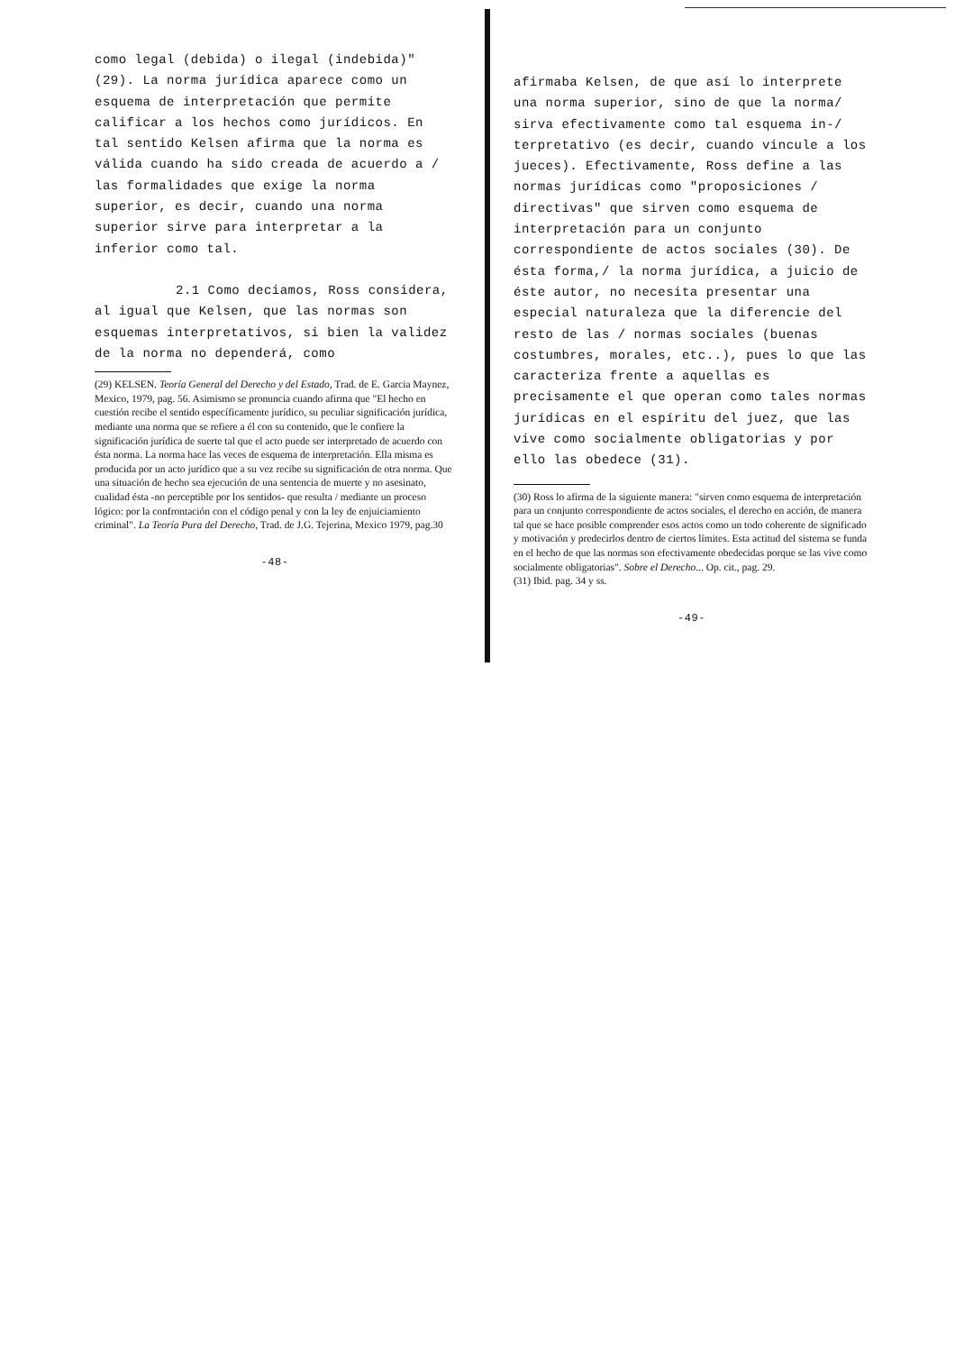como legal (debida) o ilegal (indebida)" (29). La norma jurídica aparece como un esquema de interpretación que permite calificar a los hechos como jurídicos. En tal sentido Kelsen afirma que la norma es válida cuando ha sido creada de acuerdo a / las formalidades que exige la norma superior, es decir, cuando una norma superior sirve para interpretar a la inferior como tal.
2.1 Como deciamos, Ross considera, al igual que Kelsen, que las normas son esquemas interpretativos, si bien la validez de la norma no dependerá, como
(29) KELSEN. Teoría General del Derecho y del Estado, Trad. de E. Garcia Maynez, Mexico, 1979, pag. 56. Asimismo se pronuncia cuando afirma que "El hecho en cuestión recibe el sentido específicamente jurídico, su peculiar significación jurídica, mediante una norma que se refiere a él con su contenido, que le confiere la significación jurídica de suerte tal que el acto puede ser interpretado de acuerdo con ésta norma. La norma hace las veces de esquema de interpretación. Ella misma es producida por un acto jurídico que a su vez recibe su significación de otra norma. Que una situación de hecho sea ejecución de una sentencia de muerte y no asesinato, cualidad ésta -no perceptible por los sentidos- que resulta / mediante un proceso lógico: por la confrontación con el código penal y con la ley de enjuiciamiento criminal". La Teoría Pura del Derecho, Trad. de J.G. Tejerina, Mexico 1979, pag.30
-48-
afirmaba Kelsen, de que así lo interprete una norma superior, sino de que la norma/ sirva efectivamente como tal esquema in-/ terpretativo (es decir, cuando vincule a los jueces). Efectivamente, Ross define a las normas jurídicas como "proposiciones / directivas" que sirven como esquema de interpretación para un conjunto correspondiente de actos sociales (30). De ésta forma,/ la norma jurídica, a juicio de éste autor, no necesita presentar una especial naturaleza que la diferencie del resto de las / normas sociales (buenas costumbres, morales, etc..), pues lo que las caracteriza frente a aquellas es precisamente el que operan como tales normas jurídicas en el espíritu del juez, que las vive como socialmente obligatorias y por ello las obedece (31).
(30) Ross lo afirma de la siguiente manera: "sirven como esquema de interpretación para un conjunto correspondiente de actos sociales, el derecho en acción, de manera tal que se hace posible comprender esos actos como un todo coherente de significado y motivación y predecirlos dentro de ciertos límites. Esta actitud del sistema se funda en el hecho de que las normas son efectivamente obedecidas porque se las vive como socialmente obligatorias". Sobre el Derecho... Op. cit., pag. 29.
(31) Ibid. pag. 34 y ss.
-49-